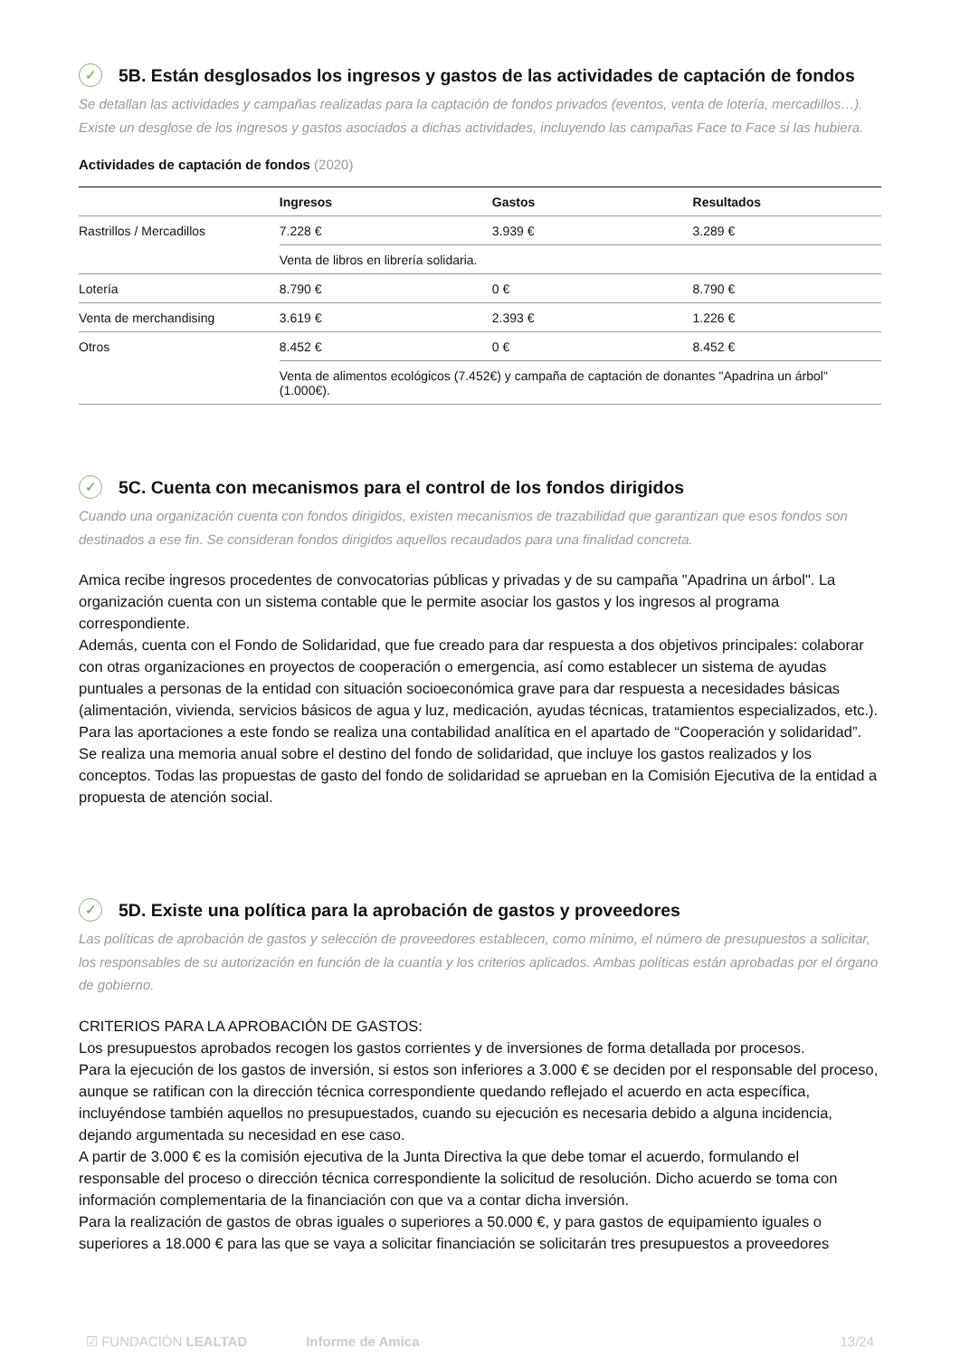✓ 5B. Están desglosados los ingresos y gastos de las actividades de captación de fondos
Se detallan las actividades y campañas realizadas para la captación de fondos privados (eventos, venta de lotería, mercadillos…). Existe un desglose de los ingresos y gastos asociados a dichas actividades, incluyendo las campañas Face to Face si las hubiera.
Actividades de captación de fondos (2020)
| | Ingresos | Gastos | Resultados |
| --- | --- | --- | --- |
| Rastrillos / Mercadillos | 7.228 € | 3.939 € | 3.289 € |
| | Venta de libros en librería solidaria. | | |
| Lotería | 8.790 € | 0 € | 8.790 € |
| Venta de merchandising | 3.619 € | 2.393 € | 1.226 € |
| Otros | 8.452 € | 0 € | 8.452 € |
| | Venta de alimentos ecológicos (7.452€) y campaña de captación de donantes "Apadrina un árbol" (1.000€). | | |
✓ 5C. Cuenta con mecanismos para el control de los fondos dirigidos
Cuando una organización cuenta con fondos dirigidos, existen mecanismos de trazabilidad que garantizan que esos fondos son destinados a ese fin. Se consideran fondos dirigidos aquellos recaudados para una finalidad concreta.
Amica recibe ingresos procedentes de convocatorias públicas y privadas y de su campaña "Apadrina un árbol". La organización cuenta con un sistema contable que le permite asociar los gastos y los ingresos al programa correspondiente.
Además, cuenta con el Fondo de Solidaridad, que fue creado para dar respuesta a dos objetivos principales: colaborar con otras organizaciones en proyectos de cooperación o emergencia, así como establecer un sistema de ayudas puntuales a personas de la entidad con situación socioeconómica grave para dar respuesta a necesidades básicas (alimentación, vivienda, servicios básicos de agua y luz, medicación, ayudas técnicas, tratamientos especializados, etc.). Para las aportaciones a este fondo se realiza una contabilidad analítica en el apartado de “Cooperación y solidaridad”. Se realiza una memoria anual sobre el destino del fondo de solidaridad, que incluye los gastos realizados y los conceptos. Todas las propuestas de gasto del fondo de solidaridad se aprueban en la Comisión Ejecutiva de la entidad a propuesta de atención social.
✓ 5D. Existe una política para la aprobación de gastos y proveedores
Las políticas de aprobación de gastos y selección de proveedores establecen, como mínimo, el número de presupuestos a solicitar, los responsables de su autorización en función de la cuantía y los criterios aplicados. Ambas políticas están aprobadas por el órgano de gobierno.
CRITERIOS PARA LA APROBACIÓN DE GASTOS:
Los presupuestos aprobados recogen los gastos corrientes y de inversiones de forma detallada por procesos.
Para la ejecución de los gastos de inversión, si estos son inferiores a 3.000 € se deciden por el responsable del proceso, aunque se ratifican con la dirección técnica correspondiente quedando reflejado el acuerdo en acta específica, incluyéndose también aquellos no presupuestados, cuando su ejecución es necesaria debido a alguna incidencia, dejando argumentada su necesidad en ese caso.
A partir de 3.000 € es la comisión ejecutiva de la Junta Directiva la que debe tomar el acuerdo, formulando el responsable del proceso o dirección técnica correspondiente la solicitud de resolución. Dicho acuerdo se toma con información complementaria de la financiación con que va a contar dicha inversión.
Para la realización de gastos de obras iguales o superiores a 50.000 €, y para gastos de equipamiento iguales o superiores a 18.000 € para las que se vaya a solicitar financiación se solicitarán tres presupuestos a proveedores
☑ FUNDACIÓN LEALTAD Informe de Amica 13/24